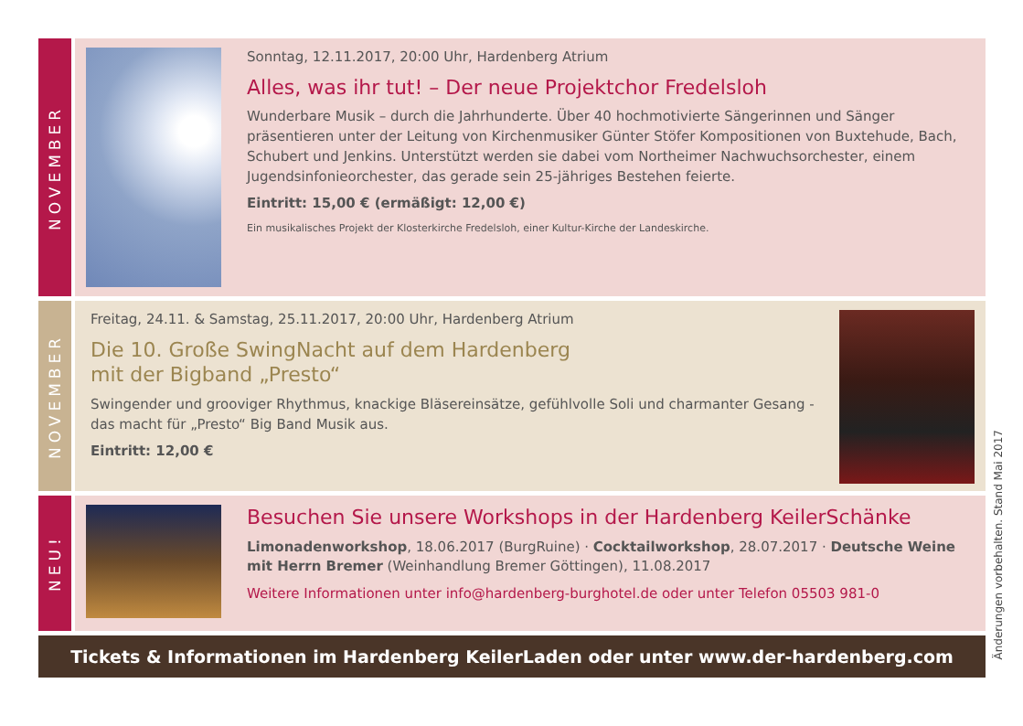NOVEMBER
Sonntag, 12.11.2017, 20:00 Uhr, Hardenberg Atrium
Alles, was ihr tut! – Der neue Projektchor Fredelsloh
Wunderbare Musik – durch die Jahrhunderte. Über 40 hochmotivierte Sängerinnen und Sänger präsentieren unter der Leitung von Kirchenmusiker Günter Stöfer Kompositionen von Buxtehude, Bach, Schubert und Jenkins. Unterstützt werden sie dabei vom Northeimer Nachwuchsorchester, einem Jugendsinfonieorchester, das gerade sein 25-jähriges Bestehen feierte.
Eintritt: 15,00 € (ermäßigt: 12,00 €)
Ein musikalisches Projekt der Klosterkirche Fredelsloh, einer Kultur-Kirche der Landeskirche.
NOVEMBER
Freitag, 24.11. & Samstag, 25.11.2017, 20:00 Uhr, Hardenberg Atrium
Die 10. Große SwingNacht auf dem Hardenberg
mit der Bigband „Presto“
Swingender und grooviger Rhythmus, knackige Bläsereinsätze, gefühlvolle Soli und charmanter Gesang - das macht für „Presto“ Big Band Musik aus.
Eintritt: 12,00 €
NEU!
Besuchen Sie unsere Workshops in der Hardenberg KeilerSchänke
Limonadenworkshop, 18.06.2017 (BurgRuine) · Cocktailworkshop, 28.07.2017 · Deutsche Weine mit Herrn Bremer (Weinhandlung Bremer Göttingen), 11.08.2017
Weitere Informationen unter info@hardenberg-burghotel.de oder unter Telefon 05503 981-0
Tickets & Informationen im Hardenberg KeilerLaden oder unter www.der-hardenberg.com
Änderungen vorbehalten. Stand Mai 2017